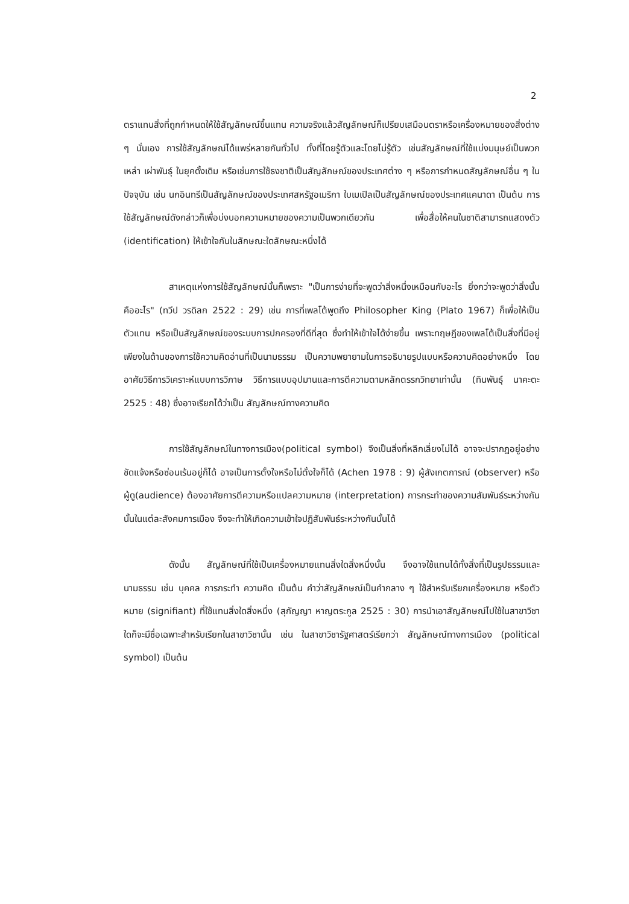2
ตราแทนสิ่งที่ถูกกำหนดให้ใช้สัญลักษณ์ขึ้นแทน ความจริงแล้วสัญลักษณ์ก็เปรียบเสมือนตราหรือเครื่องหมายของสิ่งต่าง ๆ นั่นเอง การใช้สัญลักษณ์ได้แพร่หลายกันทั่วไป ทั้งที่โดยรู้ตัวและโดยไม่รู้ตัว เช่นสัญลักษณ์ที่ใช้แบ่งมนุษย์เป็นพวก เหล่า เผ่าพันธุ์ ในยุคดั้งเดิม หรือเช่นการใช้ธงชาติเป็นสัญลักษณ์ของประเทศต่าง ๆ หรือการกำหนดสัญลักษณ์อื่น ๆ ในปัจจุบัน เช่น นกอินทรีเป็นสัญลักษณ์ของประเทศสหรัฐอเมริกา ใบเมเปิลเป็นสัญลักษณ์ของประเทศแคนาดา เป็นต้น การใช้สัญลักษณ์ดังกล่าวก็เพื่อบ่งบอกความหมายของความเป็นพวกเดียวกัน เพื่อสื่อให้คนในชาติสามารถแสดงตัว (identification) ให้เข้าใจกันในลักษณะใดลักษณะหนึ่งได้
สาเหตุแห่งการใช้สัญลักษณ์นั้นก็เพราะ "เป็นการง่ายที่จะพูดว่าสิ่งหนึ่งเหมือนกับอะไร ยิ่งกว่าจะพูดว่าสิ่งนั้นคืออะไร" (ทวีป วรดิลก 2522 : 29) เช่น การที่เพลโต้พูดถึง Philosopher King (Plato 1967) ก็เพื่อให้เป็นตัวแทน หรือเป็นสัญลักษณ์ของระบบการปกครองที่ดีที่สุด ซึ่งทำให้เข้าใจได้ง่ายขึ้น เพราะทฤษฎีของเพลโต้เป็นสิ่งที่มีอยู่เพียงในด้านของการใช้ความคิดอ่านที่เป็นนามธรรม เป็นความพยายามในการอธิบายรูปแบบหรือความคิดอย่างหนึ่ง โดยอาศัยวิธีการวิเคราะห์แบบการวิภาษ วิธีการแบบอุปมานและการตีความตามหลักตรรกวิทยาเท่านั้น (ทินพันธุ์ นาคะตะ 2525 : 48) ซึ่งอาจเรียกได้ว่าเป็น สัญลักษณ์ทางความคิด
การใช้สัญลักษณ์ในทางการเมือง(political symbol) จึงเป็นสิ่งที่หลีกเลี่ยงไม่ได้ อาจจะปรากฏอยู่อย่างชัดแจ้งหรือซ่อนเร้นอยู่ก็ได้ อาจเป็นการตั้งใจหรือไม่ตั้งใจก็ได้ (Achen 1978 : 9) ผู้สังเกตการณ์ (observer) หรือผู้ดู(audience) ต้องอาศัยการตีความหรือแปลความหมาย (interpretation) การกระทำของความสัมพันธ์ระหว่างกันนั้นในแต่ละสังคมการเมือง จึงจะทำให้เกิดความเข้าใจปฏิสัมพันธ์ระหว่างกันนั้นได้
ดังนั้น สัญลักษณ์ที่ใช้เป็นเครื่องหมายแทนสิ่งใดสิ่งหนึ่งนั้น จึงอาจใช้แทนได้ทั้งสิ่งที่เป็นรูปธรรมและนามธรรม เช่น บุคคล การกระทำ ความคิด เป็นต้น คำว่าสัญลักษณ์เป็นคำกลาง ๆ ใช้สำหรับเรียกเครื่องหมาย หรือตัวหมาย (signifiant) ที่ใช้แทนสิ่งใดสิ่งหนึ่ง (สุกัญญา หาญตระกูล 2525 : 30) การนำเอาสัญลักษณ์ไปใช้ในสาขาวิชาใดก็จะมีชื่อเฉพาะสำหรับเรียกในสาขาวิชานั้น เช่น ในสาขาวิชารัฐศาสตร์เรียกว่า สัญลักษณ์ทางการเมือง (political symbol) เป็นต้น